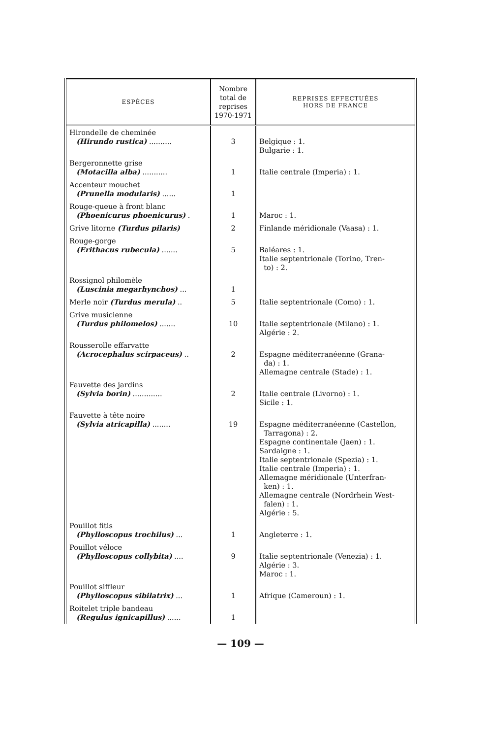| ESPÈCES | Nombre total de reprises 1970-1971 | REPRISES EFFECTUÉES HORS DE FRANCE |
| --- | --- | --- |
| Hirondelle de cheminée (Hirundo rustica) .......... | 3 | Belgique : 1. Bulgarie : 1. |
| Bergeronnette grise (Motacilla alba) ........... | 1 | Italie centrale (Imperia) : 1. |
| Accenteur mouchet (Prunella modularis) ...... | 1 | |
| Rouge-queue à front blanc (Phoenicurus phoenicurus) . | 1 | Maroc : 1. |
| Grive litorne (Turdus pilaris) | 2 | Finlande méridionale (Vaasa) : 1. |
| Rouge-gorge (Erithacus rubecula) ....... | 5 | Baléares : 1. Italie septentrionale (Torino, Tren- to) : 2. |
| Rossignol philomèle (Luscinia megarhynchos) ... | 1 | |
| Merle noir (Turdus merula) .. | 5 | Italie septentrionale (Como) : 1. |
| Grive musicienne (Turdus philomelos) ....... | 10 | Italie septentrionale (Milano) : 1. Algérie : 2. |
| Rousserolle effarvatte (Acrocephalus scirpaceus) .. | 2 | Espagne méditerranéenne (Grana- da) : 1. Allemagne centrale (Stade) : 1. |
| Fauvette des jardins (Sylvia borin) ............. | 2 | Italie centrale (Livorno) : 1. Sicile : 1. |
| Fauvette à tête noire (Sylvia atricapilla) ........ | 19 | Espagne méditerranéenne (Castellon, Tarragona) : 2. Espagne continentale (Jaen) : 1. Sardaigne : 1. Italie septentrionale (Spezia) : 1. Italie centrale (Imperia) : 1. Allemagne méridionale (Unterfran- ken) : 1. Allemagne centrale (Nordrhein West- falen) : 1. Algérie : 5. |
| Pouillot fitis (Phylloscopus trochilus) ... | 1 | Angleterre : 1. |
| Pouillot véloce (Phylloscopus collybita) .... | 9 | Italie septentrionale (Venezia) : 1. Algérie : 3. Maroc : 1. |
| Pouillot siffleur (Phylloscopus sibilatrix) ... | 1 | Afrique (Cameroun) : 1. |
| Roitelet triple bandeau (Regulus ignicapillus) ...... | 1 | |
— 109 —